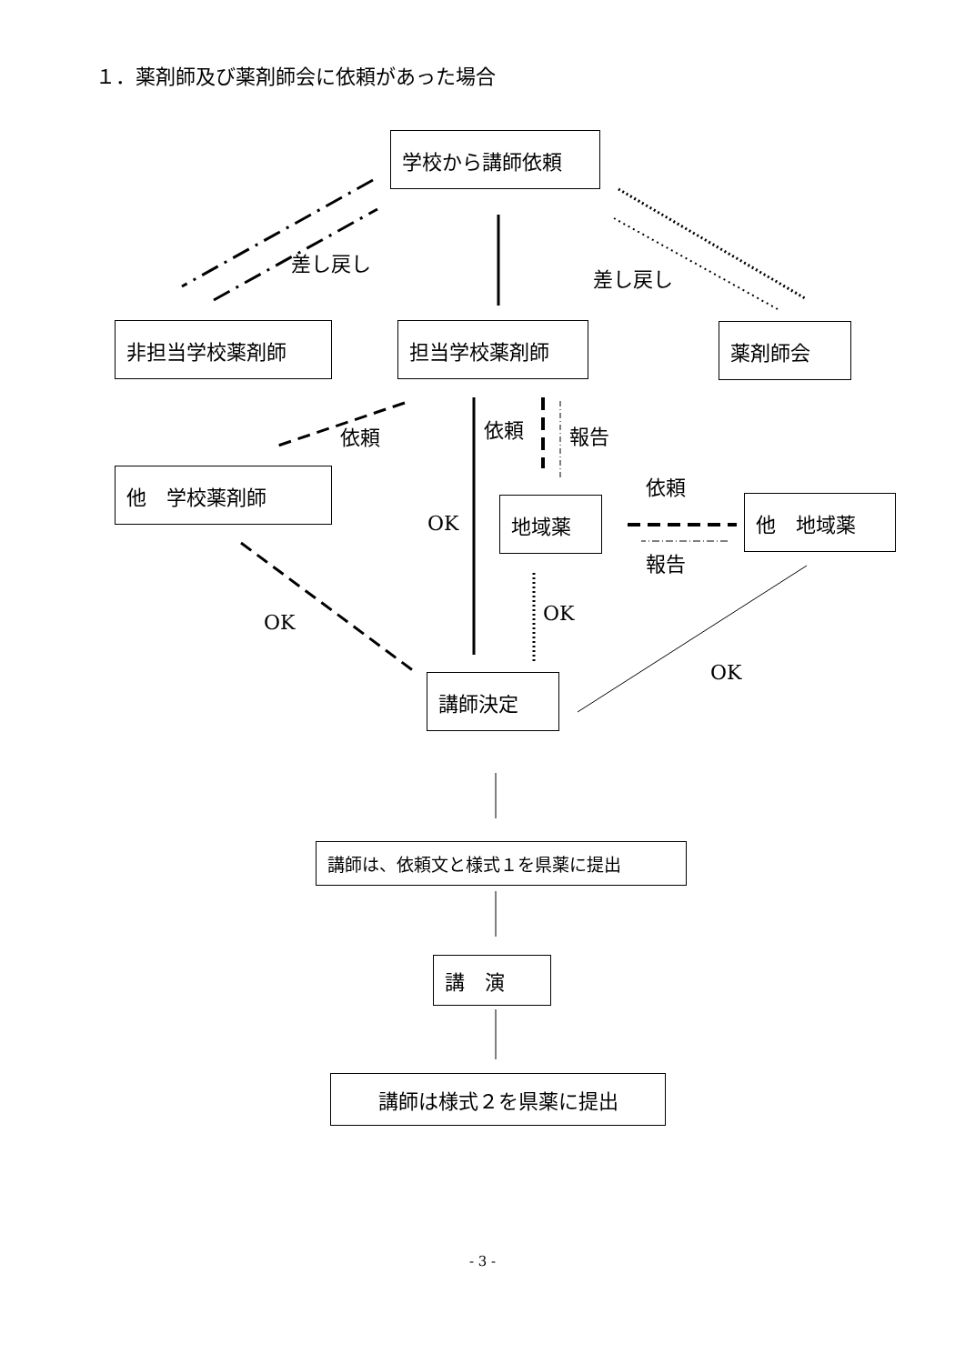１．薬剤師及び薬剤師会に依頼があった場合
学校から講師依頼
差し戻し
差し戻し
非担当学校薬剤師 担当学校薬剤師 薬剤師会
依頼 依頼 報告
依頼
他　学校薬剤師
OK
地域薬 他　地域薬
報告
OK OK
OK
講師決定
講師は、依頼文と様式１を県薬に提出
講　演
講師は様式２を県薬に提出
- 3 -